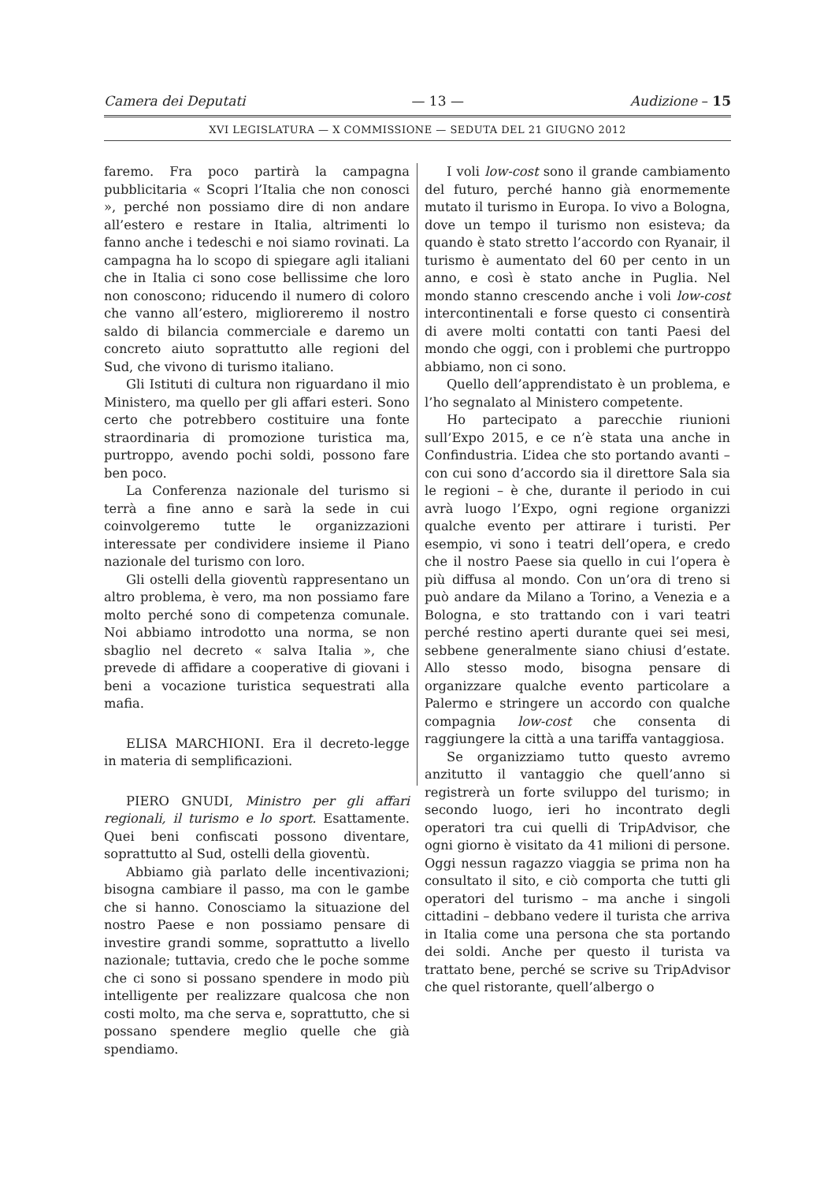Camera dei Deputati — 13 — Audizione – 15
XVI LEGISLATURA — X COMMISSIONE — SEDUTA DEL 21 GIUGNO 2012
faremo. Fra poco partirà la campagna pubblicitaria « Scopri l’Italia che non conosci », perché non possiamo dire di non andare all’estero e restare in Italia, altrimenti lo fanno anche i tedeschi e noi siamo rovinati. La campagna ha lo scopo di spiegare agli italiani che in Italia ci sono cose bellissime che loro non conoscono; riducendo il numero di coloro che vanno all’estero, miglioreremo il nostro saldo di bilancia commerciale e daremo un concreto aiuto soprattutto alle regioni del Sud, che vivono di turismo italiano.
Gli Istituti di cultura non riguardano il mio Ministero, ma quello per gli affari esteri. Sono certo che potrebbero costituire una fonte straordinaria di promozione turistica ma, purtroppo, avendo pochi soldi, possono fare ben poco.
La Conferenza nazionale del turismo si terrà a fine anno e sarà la sede in cui coinvolgeremo tutte le organizzazioni interessate per condividere insieme il Piano nazionale del turismo con loro.
Gli ostelli della gioventù rappresentano un altro problema, è vero, ma non possiamo fare molto perché sono di competenza comunale. Noi abbiamo introdotto una norma, se non sbaglio nel decreto « salva Italia », che prevede di affidare a cooperative di giovani i beni a vocazione turistica sequestrati alla mafia.
ELISA MARCHIONI. Era il decreto-legge in materia di semplificazioni.
PIERO GNUDI, Ministro per gli affari regionali, il turismo e lo sport. Esattamente. Quei beni confiscati possono diventare, soprattutto al Sud, ostelli della gioventù.
Abbiamo già parlato delle incentivazioni; bisogna cambiare il passo, ma con le gambe che si hanno. Conosciamo la situazione del nostro Paese e non possiamo pensare di investire grandi somme, soprattutto a livello nazionale; tuttavia, credo che le poche somme che ci sono si possano spendere in modo più intelligente per realizzare qualcosa che non costi molto, ma che serva e, soprattutto, che si possano spendere meglio quelle che già spendiamo.
I voli low-cost sono il grande cambiamento del futuro, perché hanno già enormemente mutato il turismo in Europa. Io vivo a Bologna, dove un tempo il turismo non esisteva; da quando è stato stretto l’accordo con Ryanair, il turismo è aumentato del 60 per cento in un anno, e così è stato anche in Puglia. Nel mondo stanno crescendo anche i voli low-cost intercontinentali e forse questo ci consentirà di avere molti contatti con tanti Paesi del mondo che oggi, con i problemi che purtroppo abbiamo, non ci sono.
Quello dell’apprendistato è un problema, e l’ho segnalato al Ministero competente.
Ho partecipato a parecchie riunioni sull’Expo 2015, e ce n’è stata una anche in Confindustria. L’idea che sto portando avanti – con cui sono d’accordo sia il direttore Sala sia le regioni – è che, durante il periodo in cui avrà luogo l’Expo, ogni regione organizzi qualche evento per attirare i turisti. Per esempio, vi sono i teatri dell’opera, e credo che il nostro Paese sia quello in cui l’opera è più diffusa al mondo. Con un’ora di treno si può andare da Milano a Torino, a Venezia e a Bologna, e sto trattando con i vari teatri perché restino aperti durante quei sei mesi, sebbene generalmente siano chiusi d’estate. Allo stesso modo, bisogna pensare di organizzare qualche evento particolare a Palermo e stringere un accordo con qualche compagnia low-cost che consenta di raggiungere la città a una tariffa vantaggiosa.
Se organizziamo tutto questo avremo anzitutto il vantaggio che quell’anno si registrerà un forte sviluppo del turismo; in secondo luogo, ieri ho incontrato degli operatori tra cui quelli di TripAdvisor, che ogni giorno è visitato da 41 milioni di persone. Oggi nessun ragazzo viaggia se prima non ha consultato il sito, e ciò comporta che tutti gli operatori del turismo – ma anche i singoli cittadini – debbano vedere il turista che arriva in Italia come una persona che sta portando dei soldi. Anche per questo il turista va trattato bene, perché se scrive su TripAdvisor che quel ristorante, quell’albergo o